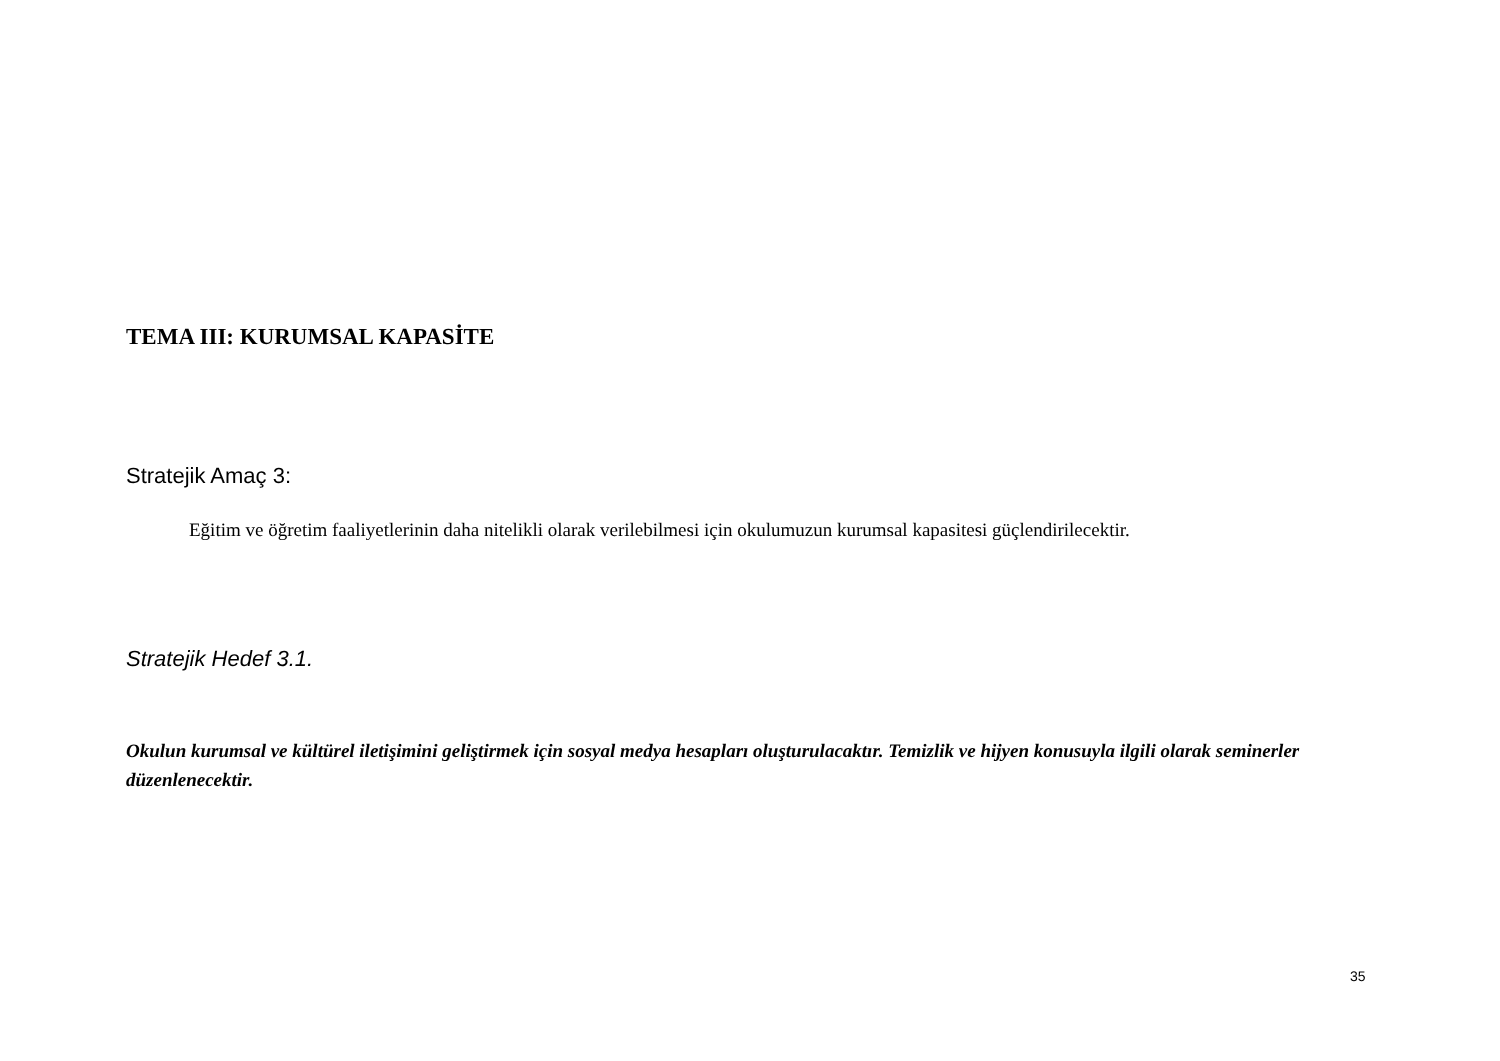TEMA III: KURUMSAL KAPASİTE
Stratejik Amaç 3:
Eğitim ve öğretim faaliyetlerinin daha nitelikli olarak verilebilmesi için okulumuzun kurumsal kapasitesi güçlendirilecektir.
Stratejik Hedef 3.1.
Okulun kurumsal ve kültürel iletişimini geliştirmek için sosyal medya hesapları oluşturulacaktır. Temizlik ve hijyen konusuyla ilgili olarak seminerler düzenlenecektir.
35